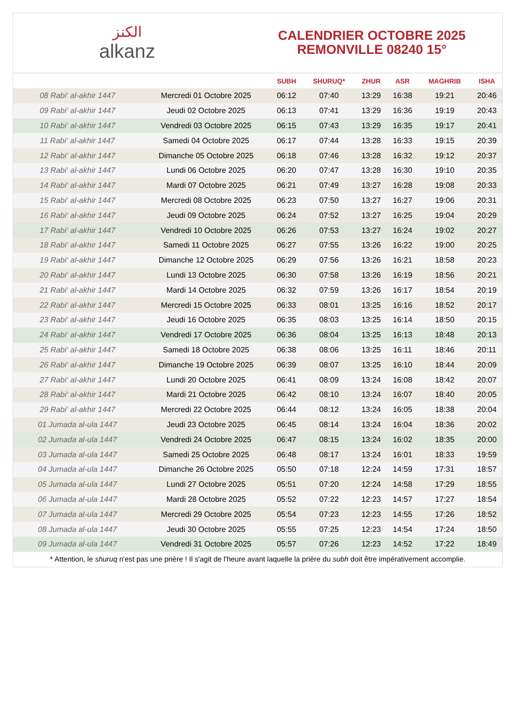الكنز
alkanz
CALENDRIER OCTOBRE 2025
REMONVILLE 08240 15°
| | | SUBH | SHURUQ* | ZHUR | ASR | MAGHRIB | ISHA |
| --- | --- | --- | --- | --- | --- | --- | --- |
| 08 Rabi‘ al-akhir 1447 | Mercredi 01 Octobre 2025 | 06:12 | 07:40 | 13:29 | 16:38 | 19:21 | 20:46 |
| 09 Rabi‘ al-akhir 1447 | Jeudi 02 Octobre 2025 | 06:13 | 07:41 | 13:29 | 16:36 | 19:19 | 20:43 |
| 10 Rabi‘ al-akhir 1447 | Vendredi 03 Octobre 2025 | 06:15 | 07:43 | 13:29 | 16:35 | 19:17 | 20:41 |
| 11 Rabi‘ al-akhir 1447 | Samedi 04 Octobre 2025 | 06:17 | 07:44 | 13:28 | 16:33 | 19:15 | 20:39 |
| 12 Rabi‘ al-akhir 1447 | Dimanche 05 Octobre 2025 | 06:18 | 07:46 | 13:28 | 16:32 | 19:12 | 20:37 |
| 13 Rabi‘ al-akhir 1447 | Lundi 06 Octobre 2025 | 06:20 | 07:47 | 13:28 | 16:30 | 19:10 | 20:35 |
| 14 Rabi‘ al-akhir 1447 | Mardi 07 Octobre 2025 | 06:21 | 07:49 | 13:27 | 16:28 | 19:08 | 20:33 |
| 15 Rabi‘ al-akhir 1447 | Mercredi 08 Octobre 2025 | 06:23 | 07:50 | 13:27 | 16:27 | 19:06 | 20:31 |
| 16 Rabi‘ al-akhir 1447 | Jeudi 09 Octobre 2025 | 06:24 | 07:52 | 13:27 | 16:25 | 19:04 | 20:29 |
| 17 Rabi‘ al-akhir 1447 | Vendredi 10 Octobre 2025 | 06:26 | 07:53 | 13:27 | 16:24 | 19:02 | 20:27 |
| 18 Rabi‘ al-akhir 1447 | Samedi 11 Octobre 2025 | 06:27 | 07:55 | 13:26 | 16:22 | 19:00 | 20:25 |
| 19 Rabi‘ al-akhir 1447 | Dimanche 12 Octobre 2025 | 06:29 | 07:56 | 13:26 | 16:21 | 18:58 | 20:23 |
| 20 Rabi‘ al-akhir 1447 | Lundi 13 Octobre 2025 | 06:30 | 07:58 | 13:26 | 16:19 | 18:56 | 20:21 |
| 21 Rabi‘ al-akhir 1447 | Mardi 14 Octobre 2025 | 06:32 | 07:59 | 13:26 | 16:17 | 18:54 | 20:19 |
| 22 Rabi‘ al-akhir 1447 | Mercredi 15 Octobre 2025 | 06:33 | 08:01 | 13:25 | 16:16 | 18:52 | 20:17 |
| 23 Rabi‘ al-akhir 1447 | Jeudi 16 Octobre 2025 | 06:35 | 08:03 | 13:25 | 16:14 | 18:50 | 20:15 |
| 24 Rabi‘ al-akhir 1447 | Vendredi 17 Octobre 2025 | 06:36 | 08:04 | 13:25 | 16:13 | 18:48 | 20:13 |
| 25 Rabi‘ al-akhir 1447 | Samedi 18 Octobre 2025 | 06:38 | 08:06 | 13:25 | 16:11 | 18:46 | 20:11 |
| 26 Rabi‘ al-akhir 1447 | Dimanche 19 Octobre 2025 | 06:39 | 08:07 | 13:25 | 16:10 | 18:44 | 20:09 |
| 27 Rabi‘ al-akhir 1447 | Lundi 20 Octobre 2025 | 06:41 | 08:09 | 13:24 | 16:08 | 18:42 | 20:07 |
| 28 Rabi‘ al-akhir 1447 | Mardi 21 Octobre 2025 | 06:42 | 08:10 | 13:24 | 16:07 | 18:40 | 20:05 |
| 29 Rabi‘ al-akhir 1447 | Mercredi 22 Octobre 2025 | 06:44 | 08:12 | 13:24 | 16:05 | 18:38 | 20:04 |
| 01 Jumada al-ula 1447 | Jeudi 23 Octobre 2025 | 06:45 | 08:14 | 13:24 | 16:04 | 18:36 | 20:02 |
| 02 Jumada al-ula 1447 | Vendredi 24 Octobre 2025 | 06:47 | 08:15 | 13:24 | 16:02 | 18:35 | 20:00 |
| 03 Jumada al-ula 1447 | Samedi 25 Octobre 2025 | 06:48 | 08:17 | 13:24 | 16:01 | 18:33 | 19:59 |
| 04 Jumada al-ula 1447 | Dimanche 26 Octobre 2025 | 05:50 | 07:18 | 12:24 | 14:59 | 17:31 | 18:57 |
| 05 Jumada al-ula 1447 | Lundi 27 Octobre 2025 | 05:51 | 07:20 | 12:24 | 14:58 | 17:29 | 18:55 |
| 06 Jumada al-ula 1447 | Mardi 28 Octobre 2025 | 05:52 | 07:22 | 12:23 | 14:57 | 17:27 | 18:54 |
| 07 Jumada al-ula 1447 | Mercredi 29 Octobre 2025 | 05:54 | 07:23 | 12:23 | 14:55 | 17:26 | 18:52 |
| 08 Jumada al-ula 1447 | Jeudi 30 Octobre 2025 | 05:55 | 07:25 | 12:23 | 14:54 | 17:24 | 18:50 |
| 09 Jumada al-ula 1447 | Vendredi 31 Octobre 2025 | 05:57 | 07:26 | 12:23 | 14:52 | 17:22 | 18:49 |
* Attention, le shuruq n'est pas une prière ! Il s'agit de l'heure avant laquelle la prière du subh doit être impérativement accomplie.